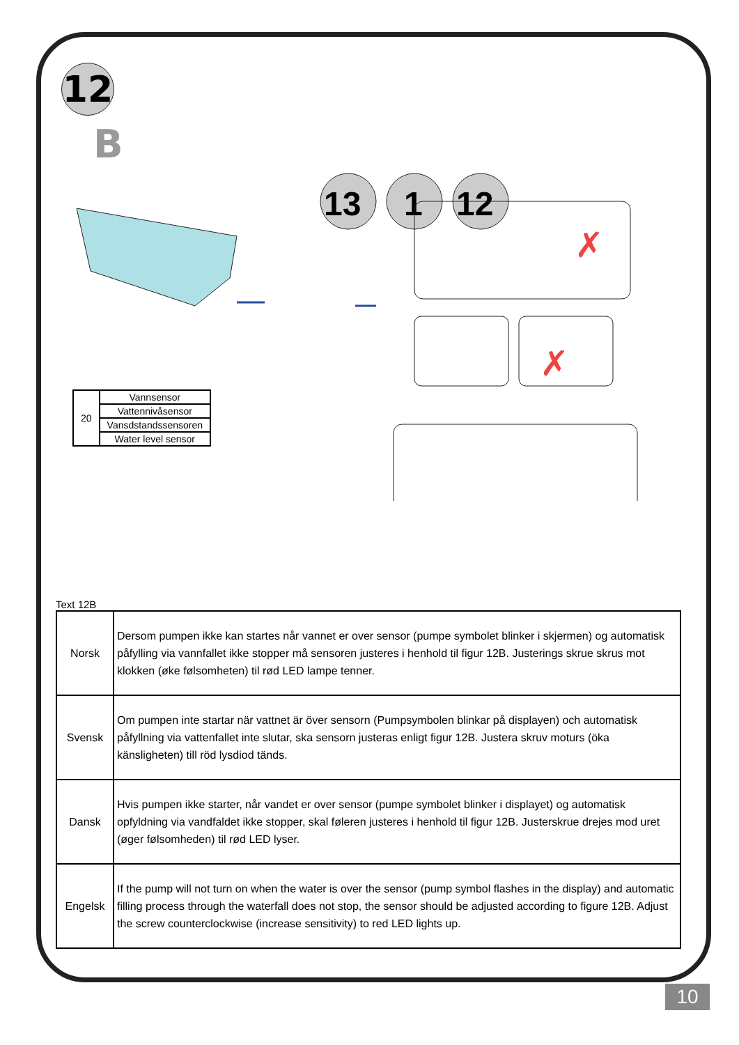12
B
13
1
12
✗
✗
| 20 | Vannsensor |
| | Vattennivåsensor |
| | Vansdstandssensoren |
| | Water level sensor |
Text 12B
| Norsk | Dersom pumpen ikke kan startes når vannet er over sensor (pumpe symbolet blinker i skjermen) og automatisk påfylling via vannfallet ikke stopper må sensoren justeres i henhold til figur 12B. Justerings skrue skrus mot klokken (øke følsomheten) til rød LED lampe tenner. |
| Svensk | Om pumpen inte startar när vattnet är över sensorn (Pumpsymbolen blinkar på displayen) och automatisk påfyllning via vattenfallet inte slutar, ska sensorn justeras enligt figur 12B. Justera skruv moturs (öka känsligheten) till röd lysdiod tänds. |
| Dansk | Hvis pumpen ikke starter, når vandet er over sensor (pumpe symbolet blinker i displayet) og automatisk opfyldning via vandfaldet ikke stopper, skal føleren justeres i henhold til figur 12B. Justerskrue drejes mod uret (øger følsomheden) til rød LED lyser. |
| Engelsk | If the pump will not turn on when the water is over the sensor (pump symbol flashes in the display) and automatic filling process through the waterfall does not stop, the sensor should be adjusted according to figure 12B. Adjust the screw counterclockwise (increase sensitivity) to red LED lights up. |
10